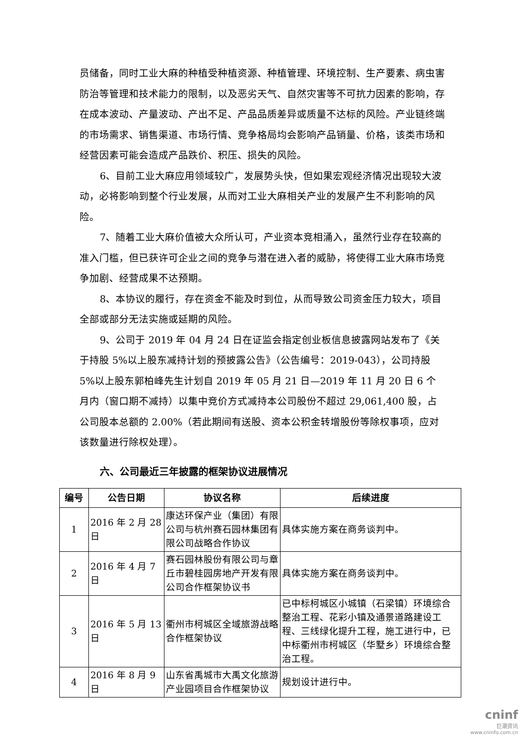员储备，同时工业大麻的种植受种植资源、种植管理、环境控制、生产要素、病虫害防治等管理和技术能力的限制，以及恶劣天气、自然灾害等不可抗力因素的影响，存在成本波动、产量波动、产出不足、产品品质差异或质量不达标的风险。产业链终端的市场需求、销售渠道、市场行情、竞争格局均会影响产品销量、价格，该类市场和经营因素可能会造成产品跌价、积压、损失的风险。
6、目前工业大麻应用领域较广，发展势头快，但如果宏观经济情况出现较大波动，必将影响到整个行业发展，从而对工业大麻相关产业的发展产生不利影响的风险。
7、随着工业大麻价值被大众所认可，产业资本竞相涌入，虽然行业存在较高的准入门槛，但已获许可企业之间的竞争与潜在进入者的威胁，将使得工业大麻市场竞争加剧、经营成果不达预期。
8、本协议的履行，存在资金不能及时到位，从而导致公司资金压力较大，项目全部或部分无法实施或延期的风险。
9、公司于 2019 年 04 月 24 日在证监会指定创业板信息披露网站发布了《关于持股 5%以上股东减持计划的预披露公告》（公告编号：2019-043），公司持股 5%以上股东郭柏峰先生计划自 2019 年 05 月 21 日—2019 年 11 月 20 日 6 个月内（窗口期不减持）以集中竞价方式减持本公司股份不超过 29,061,400 股，占公司股本总额的 2.00%（若此期间有送股、资本公积金转增股份等除权事项，应对该数量进行除权处理）。
六、公司最近三年披露的框架协议进展情况
| 编号 | 公告日期 | 协议名称 | 后续进度 |
| --- | --- | --- | --- |
| 1 | 2016 年 2 月 28 日 | 康达环保产业（集团）有限公司与杭州赛石园林集团有限公司战略合作协议 | 具体实施方案在商务谈判中。 |
| 2 | 2016 年 4 月 7 日 | 赛石园林股份有限公司与章丘市碧桂园房地产开发有限公司合作框架协议书 | 具体实施方案在商务谈判中。 |
| 3 | 2016 年 5 月 13 日 | 衢州市柯城区全域旅游战略合作框架协议 | 已中标柯城区小城镇（石梁镇）环境综合整治工程、花彩小镇及通景道路建设工程、三线绿化提升工程，施工进行中，已中标衢州市柯城区（华墅乡）环境综合整治工程。 |
| 4 | 2016 年 8 月 9 日 | 山东省禹城市大禹文化旅游产业园项目合作框架协议 | 规划设计进行中。 |
cninf
巨潮资讯
www.cninfo.com.cn